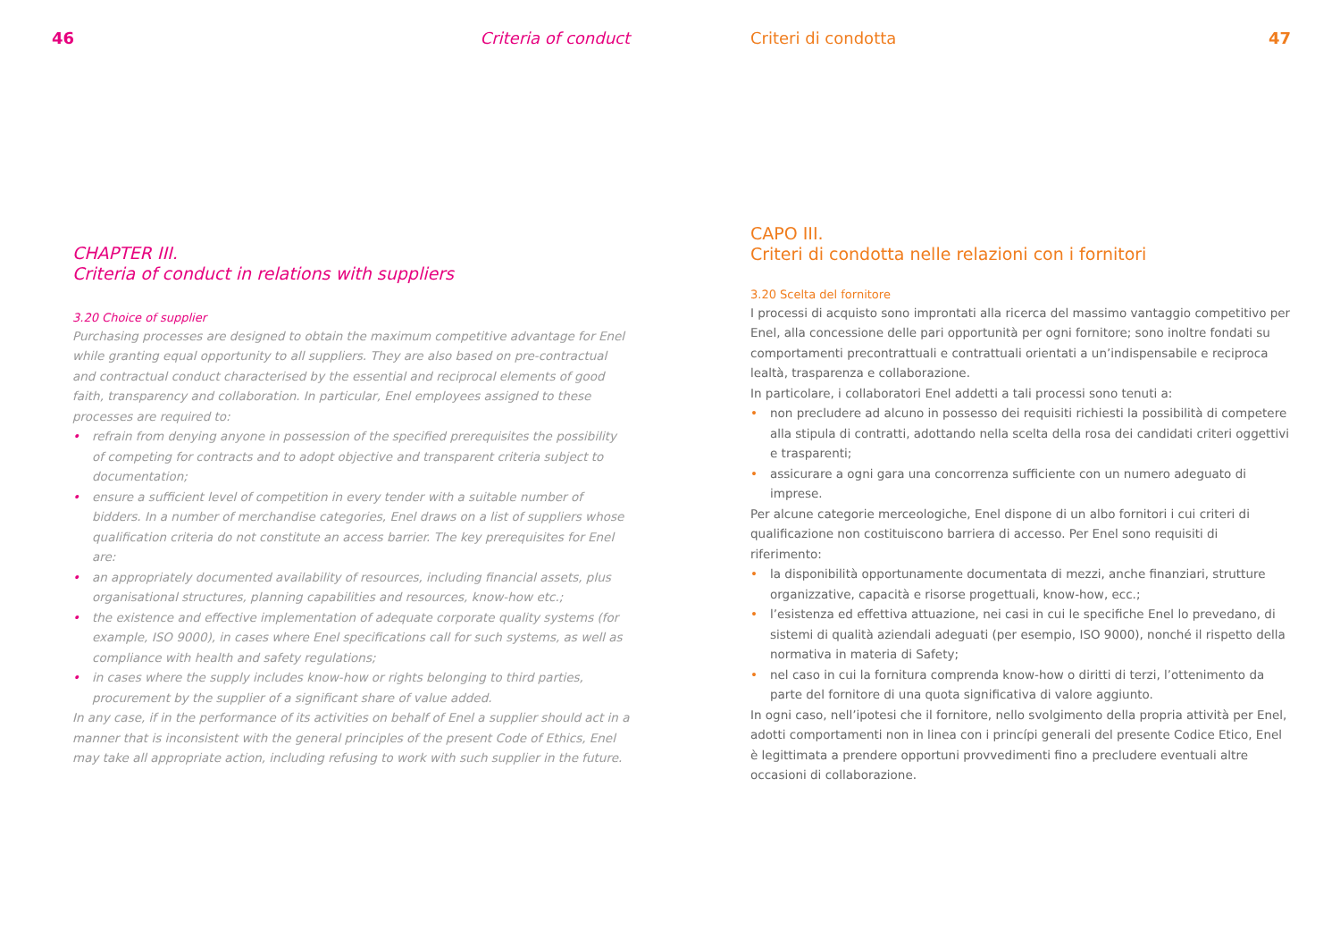46 Criteria of conduct
CHAPTER III.
Criteria of conduct in relations with suppliers
3.20 Choice of supplier
Purchasing processes are designed to obtain the maximum competitive advantage for Enel while granting equal opportunity to all suppliers. They are also based on pre-contractual and contractual conduct characterised by the essential and reciprocal elements of good faith, transparency and collaboration. In particular, Enel employees assigned to these processes are required to:
• refrain from denying anyone in possession of the specified prerequisites the possibility of competing for contracts and to adopt objective and transparent criteria subject to documentation;
• ensure a sufficient level of competition in every tender with a suitable number of bidders. In a number of merchandise categories, Enel draws on a list of suppliers whose qualification criteria do not constitute an access barrier. The key prerequisites for Enel are:
• an appropriately documented availability of resources, including financial assets, plus organisational structures, planning capabilities and resources, know-how etc.;
• the existence and effective implementation of adequate corporate quality systems (for example, ISO 9000), in cases where Enel specifications call for such systems, as well as compliance with health and safety regulations;
• in cases where the supply includes know-how or rights belonging to third parties, procurement by the supplier of a significant share of value added.
In any case, if in the performance of its activities on behalf of Enel a supplier should act in a manner that is inconsistent with the general principles of the present Code of Ethics, Enel may take all appropriate action, including refusing to work with such supplier in the future.
Criteri di condotta 47
CAPO III.
Criteri di condotta nelle relazioni con i fornitori
3.20 Scelta del fornitore
I processi di acquisto sono improntati alla ricerca del massimo vantaggio competitivo per Enel, alla concessione delle pari opportunità per ogni fornitore; sono inoltre fondati su comportamenti precontrattuali e contrattuali orientati a un’indispensabile e reciproca lealtà, trasparenza e collaborazione.
In particolare, i collaboratori Enel addetti a tali processi sono tenuti a:
• non precludere ad alcuno in possesso dei requisiti richiesti la possibilità di competere alla stipula di contratti, adottando nella scelta della rosa dei candidati criteri oggettivi e trasparenti;
• assicurare a ogni gara una concorrenza sufficiente con un numero adeguato di imprese.
Per alcune categorie merceologiche, Enel dispone di un albo fornitori i cui criteri di qualificazione non costituiscono barriera di accesso. Per Enel sono requisiti di riferimento:
• la disponibilità opportunamente documentata di mezzi, anche finanziari, strutture organizzative, capacità e risorse progettuali, know-how, ecc.;
• l’esistenza ed effettiva attuazione, nei casi in cui le specifiche Enel lo prevedano, di sistemi di qualità aziendali adeguati (per esempio, ISO 9000), nonché il rispetto della normativa in materia di Safety;
• nel caso in cui la fornitura comprenda know-how o diritti di terzi, l’ottenimento da parte del fornitore di una quota significativa di valore aggiunto.
In ogni caso, nell’ipotesi che il fornitore, nello svolgimento della propria attività per Enel, adotti comportamenti non in linea con i princípi generali del presente Codice Etico, Enel è legittimata a prendere opportuni provvedimenti fino a precludere eventuali altre occasioni di collaborazione.